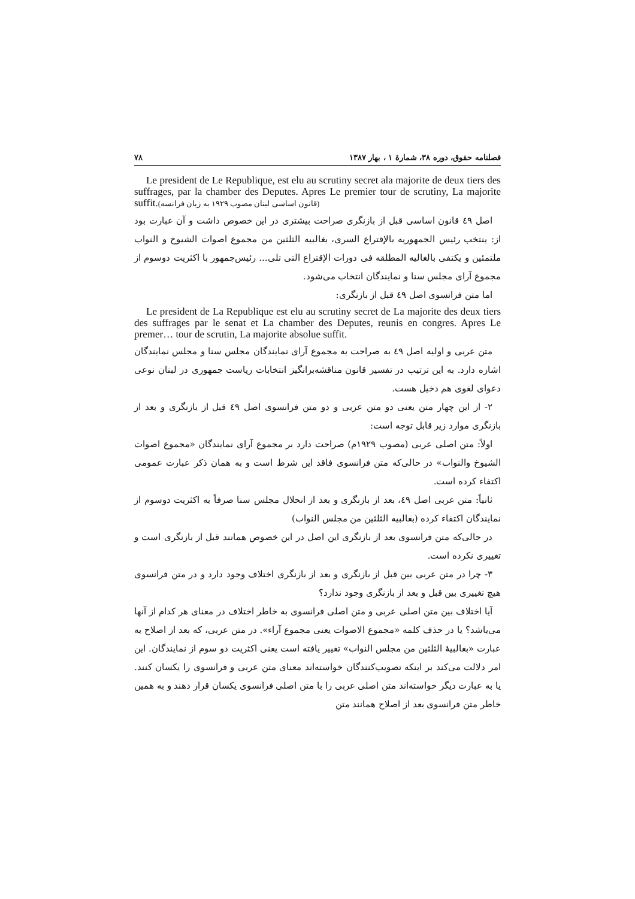فصلنامه حقوق، دوره ۳۸، شمارهٔ ۱ ، بهار ۱۳۸۷ ۷۸
Le president de Le Republique, est elu au scrutiny secret ala majorite de deux tiers des suffrages, par la chamber des Deputes. Apres Le premier tour de scrutiny, La majorite suffit.(قانون اساسی لبنان مصوب ۱۹۲۹ به زبان فرانسه)
اصل ٤٩ قانون اساسی قبل از بازنگری صراحت بیشتری در این خصوص داشت و آن عبارت بود از: ینتخب رئیس الجمهوریه بالإقتراع السری، بغالبیه الثلثین من مجموع اصوات الشیوخ و النواب ملتمئین و یکتفی بالغالیه المطلقه فی دورات الإقتراع التی تلی... رئیس‌جمهور با اکثریت دوسوم از مجموع آرای مجلس سنا و نمایندگان انتخاب می‌شود.
اما متن فرانسوی اصل ٤٩ قبل از بازنگری:
Le president de La Republique est elu au scrutiny secret de La majorite des deux tiers des suffrages par le senat et La chamber des Deputes, reunis en congres. Apres Le premer… tour de scrutin, La majorite absolue suffit.
متن عربی و اولیه اصل ٤٩ به صراحت به مجموع آرای نمایندگان مجلس سنا و مجلس نمایندگان اشاره دارد. به این ترتیب در تفسیر قانون مناقشه‌برانگیز انتخابات ریاست جمهوری در لبنان نوعی دعوای لغوی هم دخیل هست.
۲- از این چهار متن یعنی دو متن عربی و دو متن فرانسوی اصل ٤٩ قبل از بازنگری و بعد از بازنگری موارد زیر قابل توجه است:
اولاً: متن اصلی عربی (مصوب ۱۹۲۹م) صراحت دارد بر مجموع آرای نمایندگان «مجموع اصوات الشیوخ والنواب» در حالی‌که متن فرانسوی فاقد این شرط است و به همان ذکر عبارت عمومی اکتفاء کرده است.
ثانیاً: متن عربی اصل ٤٩، بعد از بازنگری و بعد از انحلال مجلس سنا صرفاً به اکثریت دوسوم از نمایندگان اکتفاء کرده (بغالبیه الثلثین من مجلس النواب)
در حالی‌که متن فرانسوی بعد از بازنگری این اصل در این خصوص همانند قبل از بازنگری است و تغییری نکرده است.
۳- چرا در متن عربی بین قبل از بازنگری و بعد از بازنگری اختلاف وجود دارد و در متن فرانسوی هیچ تغییری بین قبل و بعد از بازنگری وجود ندارد؟
آیا اختلاف بین متن اصلی عربی و متن اصلی فرانسوی به خاطر اختلاف در معنای هر کدام از آنها می‌باشد؟ یا در حذف کلمه «مجموع الاصوات یعنی مجموع آراء». در متن عربی، که بعد از اصلاح به عبارت «بغالبیهٔ الثلثین من مجلس النواب» تغییر یافته است یعنی اکثریت دو سوم از نمایندگان. این امر دلالت می‌کند بر اینکه تصویب‌کنندگان خواسته‌اند معنای متن عربی و فرانسوی را یکسان کنند. یا به عبارت دیگر خواسته‌اند متن اصلی عربی را با متن اصلی فرانسوی یکسان قرار دهند و به همین خاطر متن فرانسوی بعد از اصلاح همانند متن